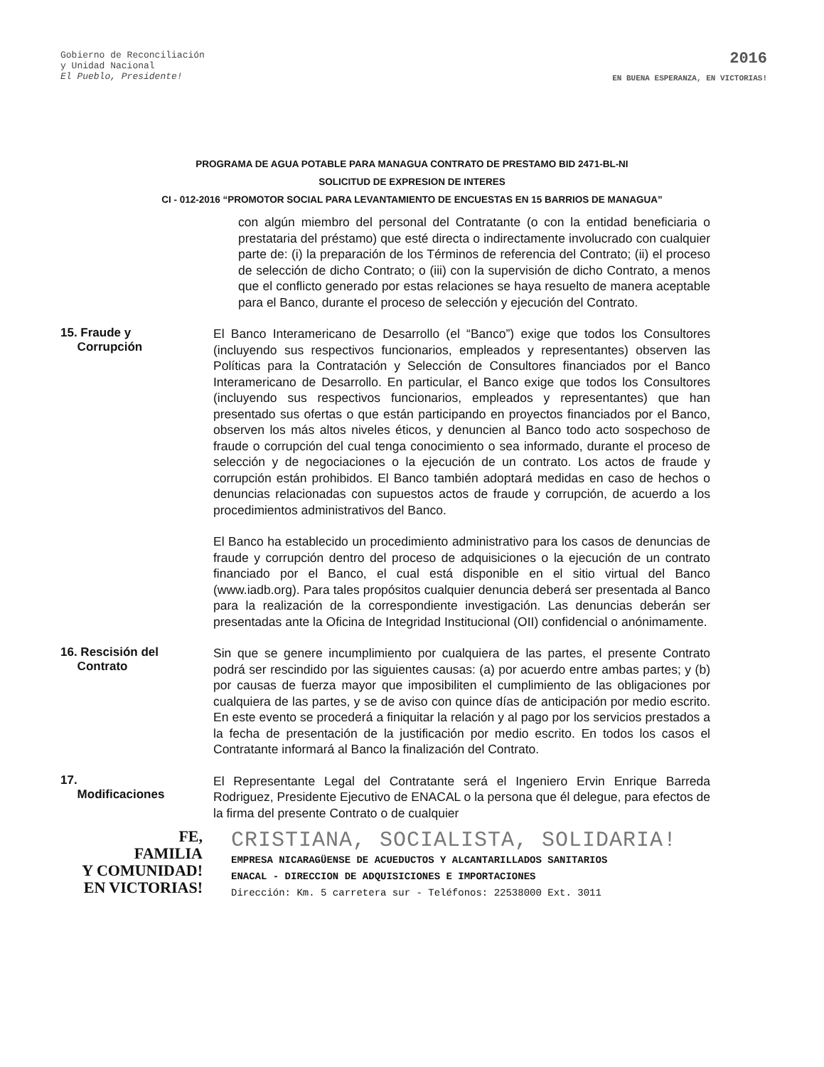Gobierno de Reconciliación
y Unidad Nacional
El Pueblo, Presidente!
2016
EN BUENA ESPERANZA, EN VICTORIAS!
PROGRAMA DE AGUA POTABLE PARA MANAGUA CONTRATO DE PRESTAMO BID 2471-BL-NI
SOLICITUD DE EXPRESION DE INTERES
CI - 012-2016 “PROMOTOR SOCIAL PARA LEVANTAMIENTO DE ENCUESTAS EN 15 BARRIOS DE MANAGUA”
con algún miembro del personal del Contratante (o con la entidad beneficiaria o prestataria del préstamo) que esté directa o indirectamente involucrado con cualquier parte de: (i) la preparación de los Términos de referencia del Contrato; (ii) el proceso de selección de dicho Contrato; o (iii) con la supervisión de dicho Contrato, a menos que el conflicto generado por estas relaciones se haya resuelto de manera aceptable para el Banco, durante el proceso de selección y ejecución del Contrato.
15. Fraude y
Corrupción
El Banco Interamericano de Desarrollo (el “Banco”) exige que todos los Consultores (incluyendo sus respectivos funcionarios, empleados y representantes) observen las Políticas para la Contratación y Selección de Consultores financiados por el Banco Interamericano de Desarrollo. En particular, el Banco exige que todos los Consultores (incluyendo sus respectivos funcionarios, empleados y representantes) que han presentado sus ofertas o que están participando en proyectos financiados por el Banco, observen los más altos niveles éticos, y denuncien al Banco todo acto sospechoso de fraude o corrupción del cual tenga conocimiento o sea informado, durante el proceso de selección y de negociaciones o la ejecución de un contrato. Los actos de fraude y corrupción están prohibidos. El Banco también adoptará medidas en caso de hechos o denuncias relacionadas con supuestos actos de fraude y corrupción, de acuerdo a los procedimientos administrativos del Banco.
El Banco ha establecido un procedimiento administrativo para los casos de denuncias de fraude y corrupción dentro del proceso de adquisiciones o la ejecución de un contrato financiado por el Banco, el cual está disponible en el sitio virtual del Banco (www.iadb.org). Para tales propósitos cualquier denuncia deberá ser presentada al Banco para la realización de la correspondiente investigación. Las denuncias deberán ser presentadas ante la Oficina de Integridad Institucional (OII) confidencial o anónimamente.
16. Rescisión del
Contrato
Sin que se genere incumplimiento por cualquiera de las partes, el presente Contrato podrá ser rescindido por las siguientes causas: (a) por acuerdo entre ambas partes; y (b) por causas de fuerza mayor que imposibiliten el cumplimiento de las obligaciones por cualquiera de las partes, y se de aviso con quince días de anticipación por medio escrito. En este evento se procederá a finiquitar la relación y al pago por los servicios prestados a la fecha de presentación de la justificación por medio escrito. En todos los casos el Contratante informará al Banco la finalización del Contrato.
17.
Modificaciones
El Representante Legal del Contratante será el Ingeniero Ervin Enrique Barreda Rodriguez, Presidente Ejecutivo de ENACAL o la persona que él delegue, para efectos de la firma del presente Contrato o de cualquier
FE,
FAMILIA
Y COMUNIDAD!
EN VICTORIAS!
CRISTIANA, SOCIALISTA, SOLIDARIA!
EMPRESA NICARAGÜENSE DE ACUEDUCTOS Y ALCANTARILLADOS SANITARIOS
ENACAL - DIRECCION DE ADQUISICIONES E IMPORTACIONES
Dirección: Km. 5 carretera sur - Teléfonos: 22538000 Ext. 3011